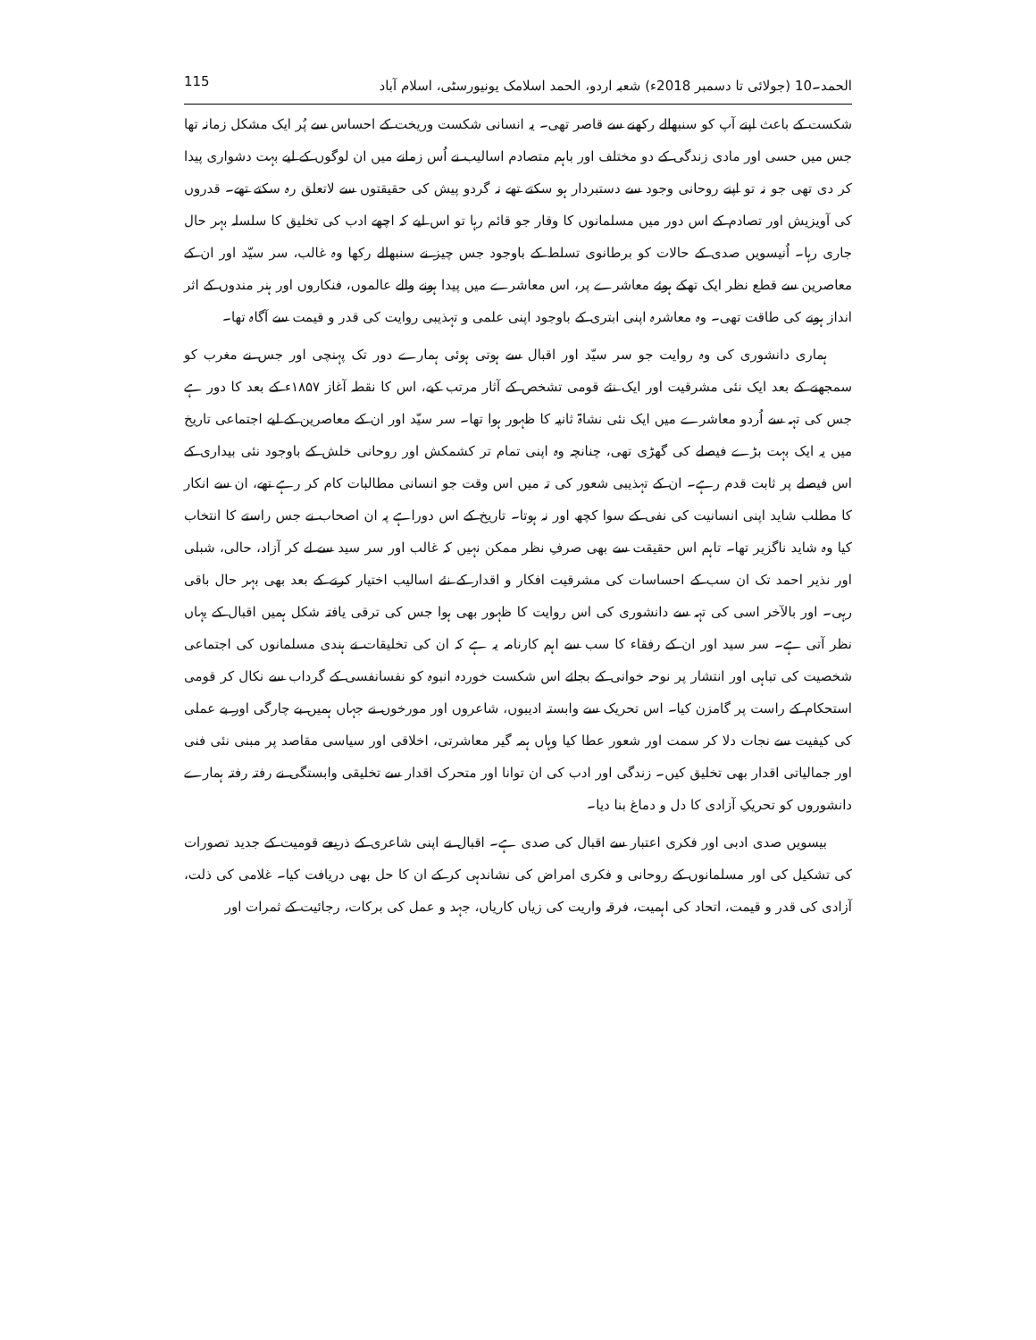115 الحمد۔10 (جولائی تا دسمبر 2018ء) شعبہ اردو، الحمد اسلامک یونیورسٹی، اسلام آباد
شکست کے باعث اپنے آپ کو سنبھالے رکھنے سے قاصر تھی۔ یہ انسانی شکست وریخت کے احساس سے پُر ایک مشکل زمانہ تھا جس میں حسی اور مادی زندگی کے دو مختلف اور باہم متصادم اسالیب نے اُس زمانے میں ان لوگوں کے لیے بہت دشواری پیدا کر دی تھی جو نہ تو اپنے روحانی وجود سے دستبردار ہو سکتے تھے نہ گردو پیش کی حقیقتوں سے لاتعلق رہ سکتے تھے۔ قدروں کی آویزیش اور تصادم کے اس دور میں مسلمانوں کا وقار جو قائم رہا تو اس لیے کہ اچھے ادب کی تخلیق کا سلسلہ بہر حال جاری رہا۔ اُنیسویں صدی کے حالات کو برطانوی تسلط کے باوجود جس چیز نے سنبھالے رکھا وہ غالب، سر سیّد اور ان کے معاصرین سے قطع نظر ایک تھکے ہوئے معاشرے پر، اس معاشرے میں پیدا ہونے والے عالموں، فنکاروں اور ہنر مندوں کے اثر انداز ہونے کی طاقت تھی۔ وہ معاشرہ اپنی ابتری کے باوجود اپنی علمی و تہذیبی روایت کی قدر و قیمت سے آگاہ تھا۔
ہماری دانشوری کی وہ روایت جو سر سیّد اور اقبال سے ہوتی ہوئی ہمارے دور تک پہنچی اور جس نے مغرب کو سمجھنے کے بعد ایک نئی مشرقیت اور ایک نئے قومی تشخص کے آثار مرتب کیے، اس کا نقطہ آغاز ۱۸۵۷ء کے بعد کا دور ہے جس کی تہہ سے اُردو معاشرے میں ایک نئی نشاۃ ثانیہ کا ظہور ہوا تھا۔ سر سیّد اور ان کے معاصرین کے لیے اجتماعی تاریخ میں یہ ایک بہت بڑے فیصلے کی گھڑی تھی، چنانچہ وہ اپنی تمام تر کشمکش اور روحانی خلش کے باوجود نئی بیداری کے اس فیصلے پر ثابت قدم رہے۔ ان کے تہذیبی شعور کی تہ میں اس وقت جو انسانی مطالبات کام کر رہے تھے، ان سے انکار کا مطلب شاید اپنی انسانیت کی نفی کے سوا کچھ اور نہ ہوتا۔ تاریخ کے اس دوراہے پہ ان اصحاب نے جس راستے کا انتخاب کیا وہ شاید ناگزیر تھا۔ تاہم اس حقیقت سے بھی صرفِ نظر ممکن نہیں کہ غالب اور سر سید سے لے کر آزاد، حالی، شبلی اور نذیر احمد تک ان سب کے احساسات کی مشرقیت افکار و اقدار کے نئے اسالیب اختیار کرنے کے بعد بھی بہر حال باقی رہی۔ اور بالآخر اسی کی تہہ سے دانشوری کی اس روایت کا ظہور بھی ہوا جس کی ترقی یافتہ شکل ہمیں اقبال کے یہاں نظر آتی ہے۔ سر سید اور ان کے رفقاء کا سب سے اہم کارنامہ یہ ہے کہ ان کی تخلیقات نے ہندی مسلمانوں کی اجتماعی شخصیت کی تباہی اور انتشار پر نوحہ خوانی کے بجائے اس شکست خوردہ انبوہ کو نفسانفسی کے گرداب سے نکال کر قومی استحکام کے راست پر گامزن کیا۔ اس تحریک سے وابستہ ادیبوں، شاعروں اور مورخوں نے جہاں ہمیں بے چارگی اور بے عملی کی کیفیت سے نجات دلا کر سمت اور شعور عطا کیا وہاں ہمہ گیر معاشرتی، اخلاقی اور سیاسی مقاصد پر مبنی نئی فنی اور جمالیاتی اقدار بھی تخلیق کیں۔ زندگی اور ادب کی ان توانا اور متحرک اقدار سے تخلیقی وابستگی نے رفتہ رفتہ ہمارے دانشوروں کو تحریکِ آزادی کا دل و دماغ بنا دیا۔
بیسویں صدی ادبی اور فکری اعتبار سے اقبال کی صدی ہے۔ اقبال نے اپنی شاعری کے ذریعے قومیت کے جدید تصورات کی تشکیل کی اور مسلمانوں کے روحانی و فکری امراض کی نشاندہی کر کے ان کا حل بھی دریافت کیا۔ غلامی کی ذلت، آزادی کی قدر و قیمت، اتحاد کی اہمیت، فرقہ واریت کی زیاں کاریاں، جہد و عمل کی برکات، رجائیت کے ثمرات اور